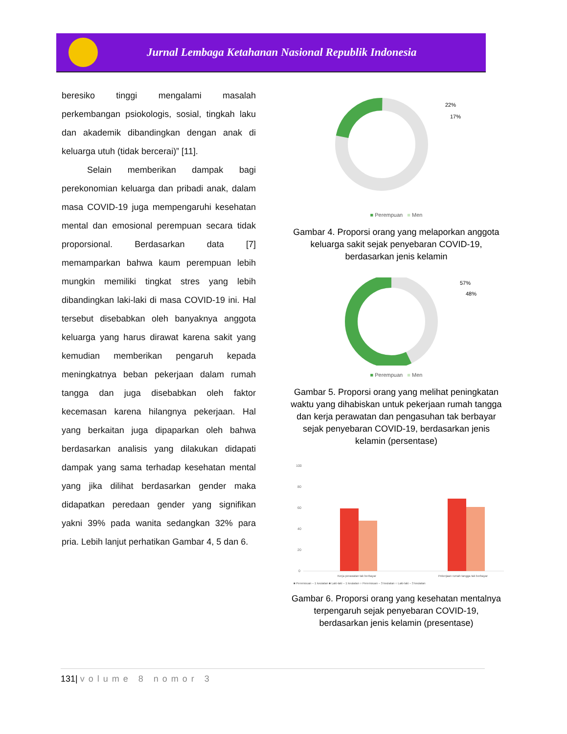Jurnal Lembaga Ketahanan Nasional Republik Indonesia
beresiko tinggi mengalami masalah perkembangan psiokologis, sosial, tingkah laku dan akademik dibandingkan dengan anak di keluarga utuh (tidak bercerai)” [11].
Selain memberikan dampak bagi perekonomian keluarga dan pribadi anak, dalam masa COVID-19 juga mempengaruhi kesehatan mental dan emosional perempuan secara tidak proporsional. Berdasarkan data [7] memamparkan bahwa kaum perempuan lebih mungkin memiliki tingkat stres yang lebih dibandingkan laki-laki di masa COVID-19 ini. Hal tersebut disebabkan oleh banyaknya anggota keluarga yang harus dirawat karena sakit yang kemudian memberikan pengaruh kepada meningkatnya beban pekerjaan dalam rumah tangga dan juga disebabkan oleh faktor kecemasan karena hilangnya pekerjaan. Hal yang berkaitan juga dipaparkan oleh bahwa berdasarkan analisis yang dilakukan didapati dampak yang sama terhadap kesehatan mental yang jika dilihat berdasarkan gender maka didapatkan peredaan gender yang signifikan yakni 39% pada wanita sedangkan 32% para pria. Lebih lanjut perhatikan Gambar 4, 5 dan 6.
22%
17%
■ Perempuan ■ Men
Gambar 4. Proporsi orang yang melaporkan anggota keluarga sakit sejak penyebaran COVID-19, berdasarkan jenis kelamin
57%
48%
■ Perempuan ■ Men
Gambar 5. Proporsi orang yang melihat peningkatan waktu yang dihabiskan untuk pekerjaan rumah tangga dan kerja perawatan dan pengasuhan tak berbayar sejak penyebaran COVID-19, berdasarkan jenis kelamin (persentase)
100
80
60
40
20
0
Kerja perawatan tak berbayar
Pekerjaan rumah tangga tak berbayar
■ Perempuan – 1 kegiatan ■ Laki-laki – 1 kegiatan ○ Perempuan – 3 kegiatan ○ Laki-laki – 3 kegiatan
Gambar 6. Proporsi orang yang kesehatan mentalnya terpengaruh sejak penyebaran COVID-19, berdasarkan jenis kelamin (presentase)
131| volume 8 nomor 3